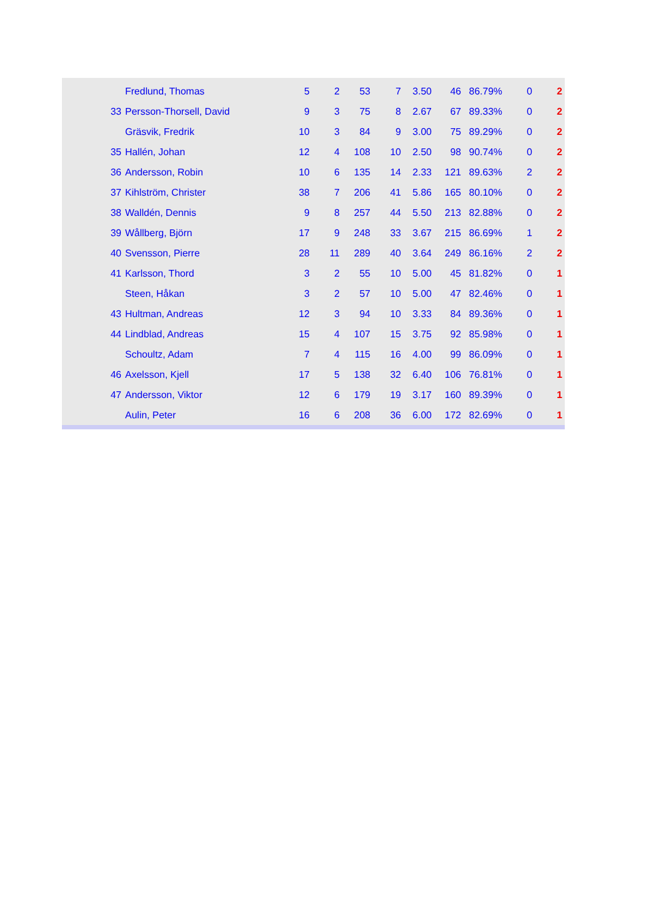| | Fredlund, Thomas | 5 | 2 | 53 | 7 | 3.50 | 46 | 86.79% | 0 | 2 |
| 33 | Persson-Thorsell, David | 9 | 3 | 75 | 8 | 2.67 | 67 | 89.33% | 0 | 2 |
| | Gräsvik, Fredrik | 10 | 3 | 84 | 9 | 3.00 | 75 | 89.29% | 0 | 2 |
| 35 | Hallén, Johan | 12 | 4 | 108 | 10 | 2.50 | 98 | 90.74% | 0 | 2 |
| 36 | Andersson, Robin | 10 | 6 | 135 | 14 | 2.33 | 121 | 89.63% | 2 | 2 |
| 37 | Kihlström, Christer | 38 | 7 | 206 | 41 | 5.86 | 165 | 80.10% | 0 | 2 |
| 38 | Walldén, Dennis | 9 | 8 | 257 | 44 | 5.50 | 213 | 82.88% | 0 | 2 |
| 39 | Wållberg, Björn | 17 | 9 | 248 | 33 | 3.67 | 215 | 86.69% | 1 | 2 |
| 40 | Svensson, Pierre | 28 | 11 | 289 | 40 | 3.64 | 249 | 86.16% | 2 | 2 |
| 41 | Karlsson, Thord | 3 | 2 | 55 | 10 | 5.00 | 45 | 81.82% | 0 | 1 |
| | Steen, Håkan | 3 | 2 | 57 | 10 | 5.00 | 47 | 82.46% | 0 | 1 |
| 43 | Hultman, Andreas | 12 | 3 | 94 | 10 | 3.33 | 84 | 89.36% | 0 | 1 |
| 44 | Lindblad, Andreas | 15 | 4 | 107 | 15 | 3.75 | 92 | 85.98% | 0 | 1 |
| | Schoultz, Adam | 7 | 4 | 115 | 16 | 4.00 | 99 | 86.09% | 0 | 1 |
| 46 | Axelsson, Kjell | 17 | 5 | 138 | 32 | 6.40 | 106 | 76.81% | 0 | 1 |
| 47 | Andersson, Viktor | 12 | 6 | 179 | 19 | 3.17 | 160 | 89.39% | 0 | 1 |
| | Aulin, Peter | 16 | 6 | 208 | 36 | 6.00 | 172 | 82.69% | 0 | 1 |